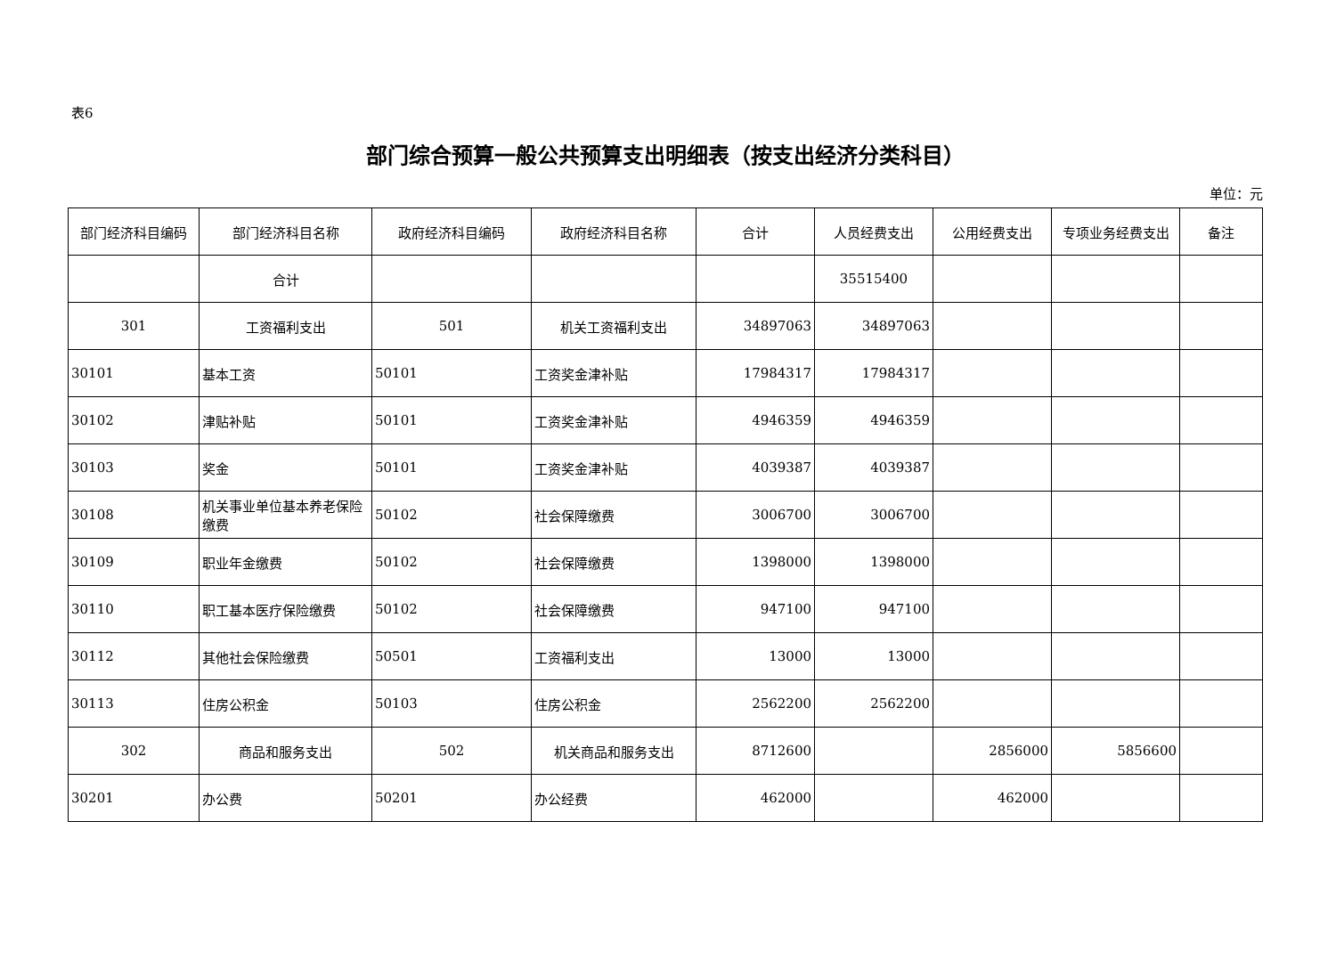表6
部门综合预算一般公共预算支出明细表（按支出经济分类科目）
单位：元
| 部门经济科目编码 | 部门经济科目名称 | 政府经济科目编码 | 政府经济科目名称 | 合计 | 人员经费支出 | 公用经费支出 | 专项业务经费支出 | 备注 |
| --- | --- | --- | --- | --- | --- | --- | --- | --- |
| | 合计 | | | | 35515400 | | | |
| 301 | 工资福利支出 | 501 | 机关工资福利支出 | 34897063 | 34897063 | | | |
| 30101 | 基本工资 | 50101 | 工资奖金津补贴 | 17984317 | 17984317 | | | |
| 30102 | 津贴补贴 | 50101 | 工资奖金津补贴 | 4946359 | 4946359 | | | |
| 30103 | 奖金 | 50101 | 工资奖金津补贴 | 4039387 | 4039387 | | | |
| 30108 | 机关事业单位基本养老保险缴费 | 50102 | 社会保障缴费 | 3006700 | 3006700 | | | |
| 30109 | 职业年金缴费 | 50102 | 社会保障缴费 | 1398000 | 1398000 | | | |
| 30110 | 职工基本医疗保险缴费 | 50102 | 社会保障缴费 | 947100 | 947100 | | | |
| 30112 | 其他社会保险缴费 | 50501 | 工资福利支出 | 13000 | 13000 | | | |
| 30113 | 住房公积金 | 50103 | 住房公积金 | 2562200 | 2562200 | | | |
| 302 | 商品和服务支出 | 502 | 机关商品和服务支出 | 8712600 | | 2856000 | 5856600 | |
| 30201 | 办公费 | 50201 | 办公经费 | 462000 | | 462000 | | |